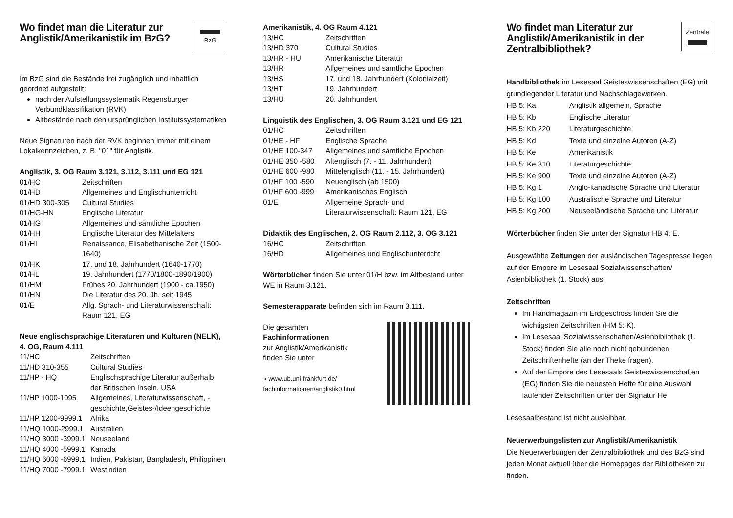Wo findet man die Literatur zur Anglistik/Amerikanistik im BzG?
BzG
Im BzG sind die Bestände frei zugänglich und inhaltlich geordnet aufgestellt:
nach der Aufstellungssystematik Regensburger Verbundklassifikation (RVK)
Altbestände nach den ursprünglichen Institutssystematiken
Neue Signaturen nach der RVK beginnen immer mit einem Lokalkennzeichen, z. B. "01" für Anglistik.
Anglistik, 3. OG Raum 3.121, 3.112, 3.111 und EG 121
| 01/HC | Zeitschriften |
| 01/HD | Allgemeines und Englischunterricht |
| 01/HD 300-305 | Cultural Studies |
| 01/HG-HN | Englische Literatur |
| 01/HG | Allgemeines und sämtliche Epochen |
| 01/HH | Englische Literatur des Mittelalters |
| 01/HI | Renaissance, Elisabethanische Zeit (1500-1640) |
| 01/HK | 17. und 18. Jahrhundert (1640-1770) |
| 01/HL | 19. Jahrhundert (1770/1800-1890/1900) |
| 01/HM | Frühes 20. Jahrhundert (1900 - ca.1950) |
| 01/HN | Die Literatur des 20. Jh. seit 1945 |
| 01/E | Allg. Sprach- und Literaturwissenschaft: Raum 121, EG |
Neue englischsprachige Literaturen und Kulturen (NELK), 4. OG, Raum 4.111
| 11/HC | Zeitschriften |
| 11/HD 310-355 | Cultural Studies |
| 11/HP - HQ | Englischsprachige Literatur außerhalb der Britischen Inseln, USA |
| 11/HP 1000-1095 | Allgemeines, Literaturwissenschaft, -geschichte,Geistes-/Ideengeschichte |
| 11/HP 1200-9999.1 | Afrika |
| 11/HQ 1000-2999.1 | Australien |
| 11/HQ 3000 -3999.1 | Neuseeland |
| 11/HQ 4000 -5999.1 | Kanada |
| 11/HQ 6000 -6999.1 | Indien, Pakistan, Bangladesh, Philippinen |
| 11/HQ 7000 -7999.1 | Westindien |
Amerikanistik, 4. OG Raum 4.121
| 13/HC | Zeitschriften |
| 13/HD 370 | Cultural Studies |
| 13/HR - HU | Amerikanische Literatur |
| 13/HR | Allgemeines und sämtliche Epochen |
| 13/HS | 17. und 18. Jahrhundert (Kolonialzeit) |
| 13/HT | 19. Jahrhundert |
| 13/HU | 20. Jahrhundert |
Linguistik des Englischen, 3. OG Raum 3.121 und EG 121
| 01/HC | Zeitschriften |
| 01/HE - HF | Englische Sprache |
| 01/HE 100-347 | Allgemeines und sämtliche Epochen |
| 01/HE 350 -580 | Altenglisch (7. - 11. Jahrhundert) |
| 01/HE 600 -980 | Mittelenglisch (11. - 15. Jahrhundert) |
| 01/HF 100 -590 | Neuenglisch (ab 1500) |
| 01/HF 600 -999 | Amerikanisches Englisch |
| 01/E | Allgemeine Sprach- und Literaturwissenschaft: Raum 121, EG |
Didaktik des Englischen, 2. OG Raum 2.112, 3. OG 3.121
| 16/HC | Zeitschriften |
| 16/HD | Allgemeines und Englischunterricht |
Wörterbücher finden Sie unter 01/H bzw. im Altbestand unter WE in Raum 3.121.
Semesterapparate befinden sich im Raum 3.111.
Die gesamten
Fachinformationen
zur Anglistik/Amerikanistik
finden Sie unter
» www.ub.uni-frankfurt.de/
fachinformationen/anglistik0.html
Wo findet man Literatur zur Anglistik/Amerikanistik in der Zentralbibliothek?
Zentrale
Handbibliothek im Lesesaal Geisteswissenschaften (EG) mit grundlegender Literatur und Nachschlagewerken.
| HB 5: Ka | Anglistik allgemein, Sprache |
| HB 5: Kb | Englische Literatur |
| HB 5: Kb 220 | Literaturgeschichte |
| HB 5: Kd | Texte und einzelne Autoren (A-Z) |
| HB 5: Ke | Amerikanistik |
| HB 5: Ke 310 | Literaturgeschichte |
| HB 5: Ke 900 | Texte und einzelne Autoren (A-Z) |
| HB 5: Kg 1 | Anglo-kanadische Sprache und Literatur |
| HB 5: Kg 100 | Australische Sprache und Literatur |
| HB 5: Kg 200 | Neuseeländische Sprache und Literatur |
Wörterbücher finden Sie unter der Signatur HB 4: E.
Ausgewählte Zeitungen der ausländischen Tagespresse liegen auf der Empore im Lesesaal Sozialwissenschaften/ Asienbibliothek (1. Stock) aus.
Zeitschriften
Im Handmagazin im Erdgeschoss finden Sie die wichtigsten Zeitschriften (HM 5: K).
Im Lesesaal Sozialwissenschaften/Asienbibliothek (1. Stock) finden Sie alle noch nicht gebundenen Zeitschriftenhefte (an der Theke fragen).
Auf der Empore des Lesesaals Geisteswissenschaften (EG) finden Sie die neuesten Hefte für eine Auswahl laufender Zeitschriften unter der Signatur He.
Lesesaalbestand ist nicht ausleihbar.
Neuerwerbungslisten zur Anglistik/Amerikanistik
Die Neuerwerbungen der Zentralbibliothek und des BzG sind jeden Monat aktuell über die Homepages der Bibliotheken zu finden.